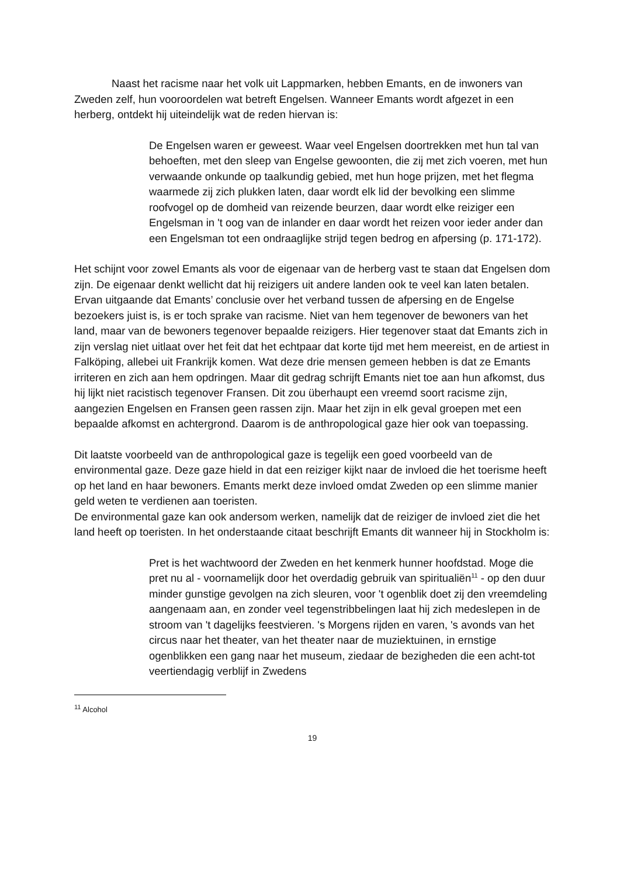Naast het racisme naar het volk uit Lappmarken, hebben Emants, en de inwoners van Zweden zelf, hun vooroordelen wat betreft Engelsen. Wanneer Emants wordt afgezet in een herberg, ontdekt hij uiteindelijk wat de reden hiervan is:
De Engelsen waren er geweest. Waar veel Engelsen doortrekken met hun tal van behoeften, met den sleep van Engelse gewoonten, die zij met zich voeren, met hun verwaande onkunde op taalkundig gebied, met hun hoge prijzen, met het flegma waarmede zij zich plukken laten, daar wordt elk lid der bevolking een slimme roofvogel op de domheid van reizende beurzen, daar wordt elke reiziger een Engelsman in 't oog van de inlander en daar wordt het reizen voor ieder ander dan een Engelsman tot een ondraaglijke strijd tegen bedrog en afpersing (p. 171-172).
Het schijnt voor zowel Emants als voor de eigenaar van de herberg vast te staan dat Engelsen dom zijn. De eigenaar denkt wellicht dat hij reizigers uit andere landen ook te veel kan laten betalen. Ervan uitgaande dat Emants’ conclusie over het verband tussen de afpersing en de Engelse bezoekers juist is, is er toch sprake van racisme. Niet van hem tegenover de bewoners van het land, maar van de bewoners tegenover bepaalde reizigers. Hier tegenover staat dat Emants zich in zijn verslag niet uitlaat over het feit dat het echtpaar dat korte tijd met hem meereist, en de artiest in Falköping, allebei uit Frankrijk komen. Wat deze drie mensen gemeen hebben is dat ze Emants irriteren en zich aan hem opdringen. Maar dit gedrag schrijft Emants niet toe aan hun afkomst, dus hij lijkt niet racistisch tegenover Fransen. Dit zou überhaupt een vreemd soort racisme zijn, aangezien Engelsen en Fransen geen rassen zijn. Maar het zijn in elk geval groepen met een bepaalde afkomst en achtergrond. Daarom is de anthropological gaze hier ook van toepassing.
Dit laatste voorbeeld van de anthropological gaze is tegelijk een goed voorbeeld van de environmental gaze. Deze gaze hield in dat een reiziger kijkt naar de invloed die het toerisme heeft op het land en haar bewoners. Emants merkt deze invloed omdat Zweden op een slimme manier geld weten te verdienen aan toeristen.
De environmental gaze kan ook andersom werken, namelijk dat de reiziger de invloed ziet die het land heeft op toeristen. In het onderstaande citaat beschrijft Emants dit wanneer hij in Stockholm is:
Pret is het wachtwoord der Zweden en het kenmerk hunner hoofdstad. Moge die pret nu al - voornamelijk door het overdadig gebruik van spiritualiën<sup>11</sup> - op den duur minder gunstige gevolgen na zich sleuren, voor 't ogenblik doet zij den vreemdeling aangenaam aan, en zonder veel tegenstribbelingen laat hij zich medeslepen in de stroom van 't dagelijks feestvieren. 's Morgens rijden en varen, 's avonds van het circus naar het theater, van het theater naar de muziektuinen, in ernstige ogenblikken een gang naar het museum, ziedaar de bezigheden die een acht-tot veertiendagig verblijf in Zwedens
<sup>11</sup> Alcohol
19